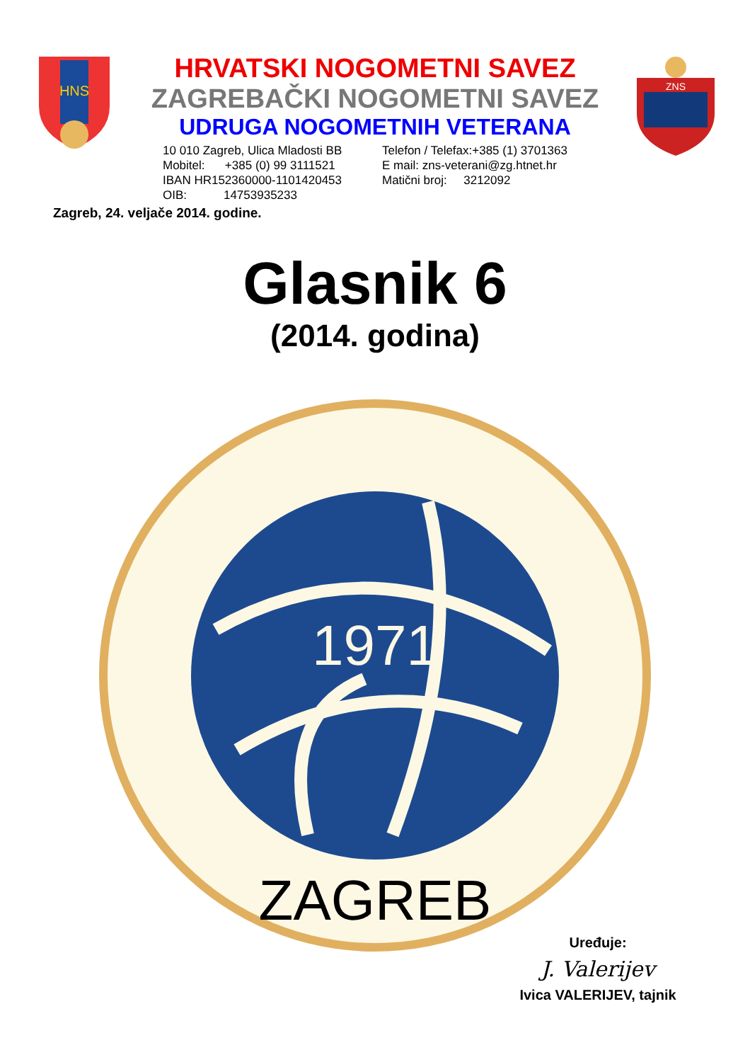HNS
HRVATSKI NOGOMETNI SAVEZ
ZAGREBAČKI NOGOMETNI SAVEZ
UDRUGA NOGOMETNIH VETERANA
10 010 Zagreb, Ulica Mladosti BB
Mobitel: +385 (0) 99 3111521
IBAN HR152360000-1101420453
OIB: 14753935233
Telefon / Telefax:+385 (1) 3701363
E mail: zns-veterani@zg.htnet.hr
Matični broj: 3212092
ZNS
Zagreb, 24. veljače 2014. godine.
Glasnik 6
(2014. godina)
1971
ZAGREB
Uređuje:
J. Valerijev
Ivica VALERIJEV, tajnik